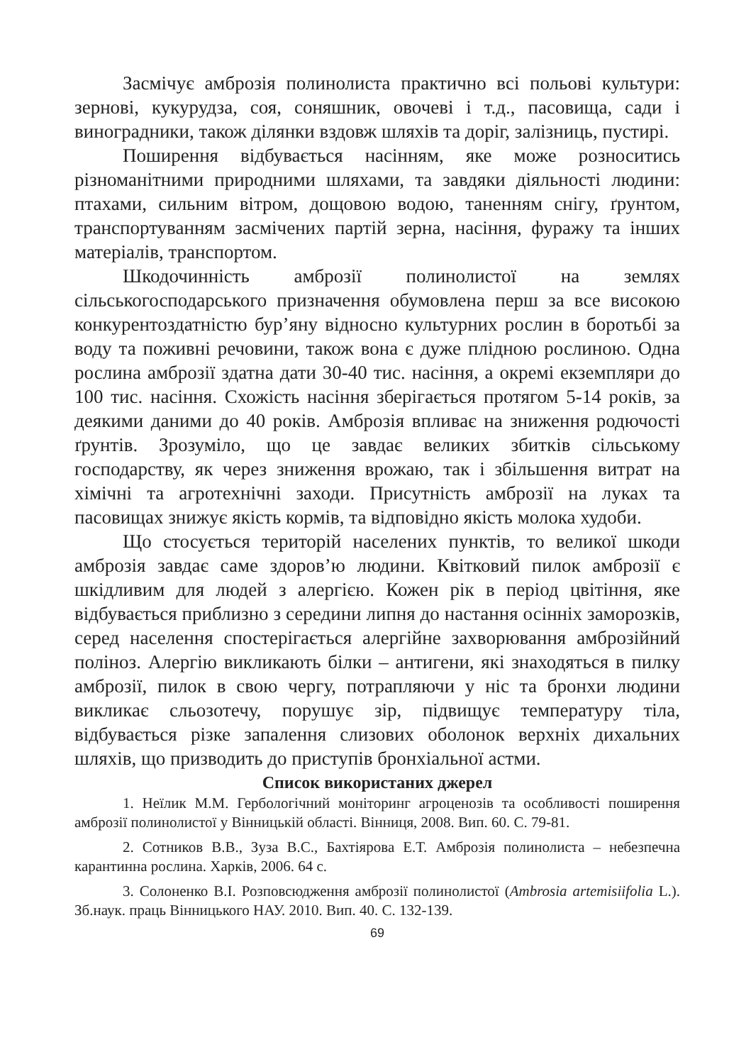Засмічує амброзія полинолиста практично всі польові культури: зернові, кукурудза, соя, соняшник, овочеві і т.д., пасовища, сади і виноградники, також ділянки вздовж шляхів та доріг, залізниць, пустирі.
Поширення відбувається насінням, яке може розноситись різноманітними природними шляхами, та завдяки діяльності людини: птахами, сильним вітром, дощовою водою, таненням снігу, ґрунтом, транспортуванням засмічених партій зерна, насіння, фуражу та інших матеріалів, транспортом.
Шкодочинність амброзії полинолистої на землях сільськогосподарського призначення обумовлена перш за все високою конкурентоздатністю бур’яну відносно культурних рослин в боротьбі за воду та поживні речовини, також вона є дуже плідною рослиною. Одна рослина амброзії здатна дати 30-40 тис. насіння, а окремі екземпляри до 100 тис. насіння. Схожість насіння зберігається протягом 5-14 років, за деякими даними до 40 років. Амброзія впливає на зниження родючості ґрунтів. Зрозуміло, що це завдає великих збитків сільському господарству, як через зниження врожаю, так і збільшення витрат на хімічні та агротехнічні заходи. Присутність амброзії на луках та пасовищах знижує якість кормів, та відповідно якість молока худоби.
Що стосується територій населених пунктів, то великої шкоди амброзія завдає саме здоров’ю людини. Квітковий пилок амброзії є шкідливим для людей з алергією. Кожен рік в період цвітіння, яке відбувається приблизно з середини липня до настання осінніх заморозків, серед населення спостерігається алергійне захворювання амброзійний поліноз. Алергію викликають білки – антигени, які знаходяться в пилку амброзії, пилок в свою чергу, потрапляючи у ніс та бронхи людини викликає сльозотечу, порушує зір, підвищує температуру тіла, відбувається різке запалення слизових оболонок верхніх дихальних шляхів, що призводить до приступів бронхіальної астми.
Список використаних джерел
1. Неїлик М.М. Гербологічний моніторинг агроценозів та особливості поширення амброзії полинолистої у Вінницькій області. Вінниця, 2008. Вип. 60. С. 79-81.
2. Сотников В.В., Зуза В.С., Бахтіярова Е.Т. Амброзія полинолиста – небезпечна карантинна рослина. Харків, 2006. 64 с.
3. Солоненко В.І. Розповсюдження амброзії полинолистої (Ambrosia artemisiifolia L.). Зб.наук. праць Вінницького НАУ. 2010. Вип. 40. С. 132-139.
69